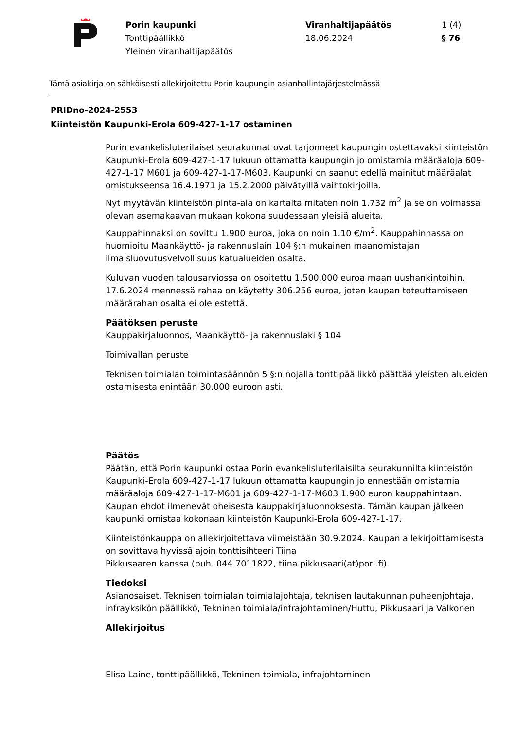Porin kaupunki
Tonttipäällikkö
Yleinen viranhaltijapäätös
Viranhaltijapäätös
18.06.2024
1 (4)
§ 76
Tämä asiakirja on sähköisesti allekirjoitettu Porin kaupungin asianhallintajärjestelmässä
PRIDno-2024-2553
Kiinteistön Kaupunki-Erola 609-427-1-17 ostaminen
Porin evankelisluterilaiset seurakunnat ovat tarjonneet kaupungin ostettavaksi kiinteistön Kaupunki-Erola 609-427-1-17 lukuun ottamatta kaupungin jo omistamia määräaloja 609-427-1-17 M601 ja 609-427-1-17-M603. Kaupunki on saanut edellä mainitut määräalat omistukseensa 16.4.1971 ja 15.2.2000 päivätyillä vaihtokirjoilla.
Nyt myytävän kiinteistön pinta-ala on kartalta mitaten noin 1.732 m<sup>2</sup> ja se on voimassa olevan asemakaavan mukaan kokonaisuudessaan yleisiä alueita.
Kauppahinnaksi on sovittu 1.900 euroa, joka on noin 1.10 €/m<sup>2</sup>. Kauppahinnassa on huomioitu Maankäyttö- ja rakennuslain 104 §:n mukainen maanomistajan ilmaisluovutusvelvollisuus katualueiden osalta.
Kuluvan vuoden talousarviossa on osoitettu 1.500.000 euroa maan uushankintoihin. 17.6.2024 mennessä rahaa on käytetty 306.256 euroa, joten kaupan toteuttamiseen määrärahan osalta ei ole estettä.
Päätöksen peruste
Kauppakirjaluonnos, Maankäyttö- ja rakennuslaki § 104
Toimivallan peruste
Teknisen toimialan toimintasäännön 5 §:n nojalla tonttipäällikkö päättää yleisten alueiden ostamisesta enintään 30.000 euroon asti.
Päätös
Päätän, että Porin kaupunki ostaa Porin evankelisluterilaisilta seurakunnilta kiinteistön Kaupunki-Erola 609-427-1-17 lukuun ottamatta kaupungin jo ennestään omistamia määräaloja 609-427-1-17-M601 ja 609-427-1-17-M603 1.900 euron kauppahintaan. Kaupan ehdot ilmenevät oheisesta kauppakirjaluonnoksesta. Tämän kaupan jälkeen kaupunki omistaa kokonaan kiinteistön Kaupunki-Erola 609-427-1-17.
Kiinteistönkauppa on allekirjoitettava viimeistään 30.9.2024. Kaupan allekirjoittamisesta on sovittava hyvissä ajoin tonttisihteeri Tiina
Pikkusaaren kanssa (puh. 044 7011822, tiina.pikkusaari(at)pori.fi).
Tiedoksi
Asianosaiset, Teknisen toimialan toimialajohtaja, teknisen lautakunnan puheenjohtaja, infrayksikön päällikkö, Tekninen toimiala/infrajohtaminen/Huttu, Pikkusaari ja Valkonen
Allekirjoitus
Elisa Laine, tonttipäällikkö, Tekninen toimiala, infrajohtaminen